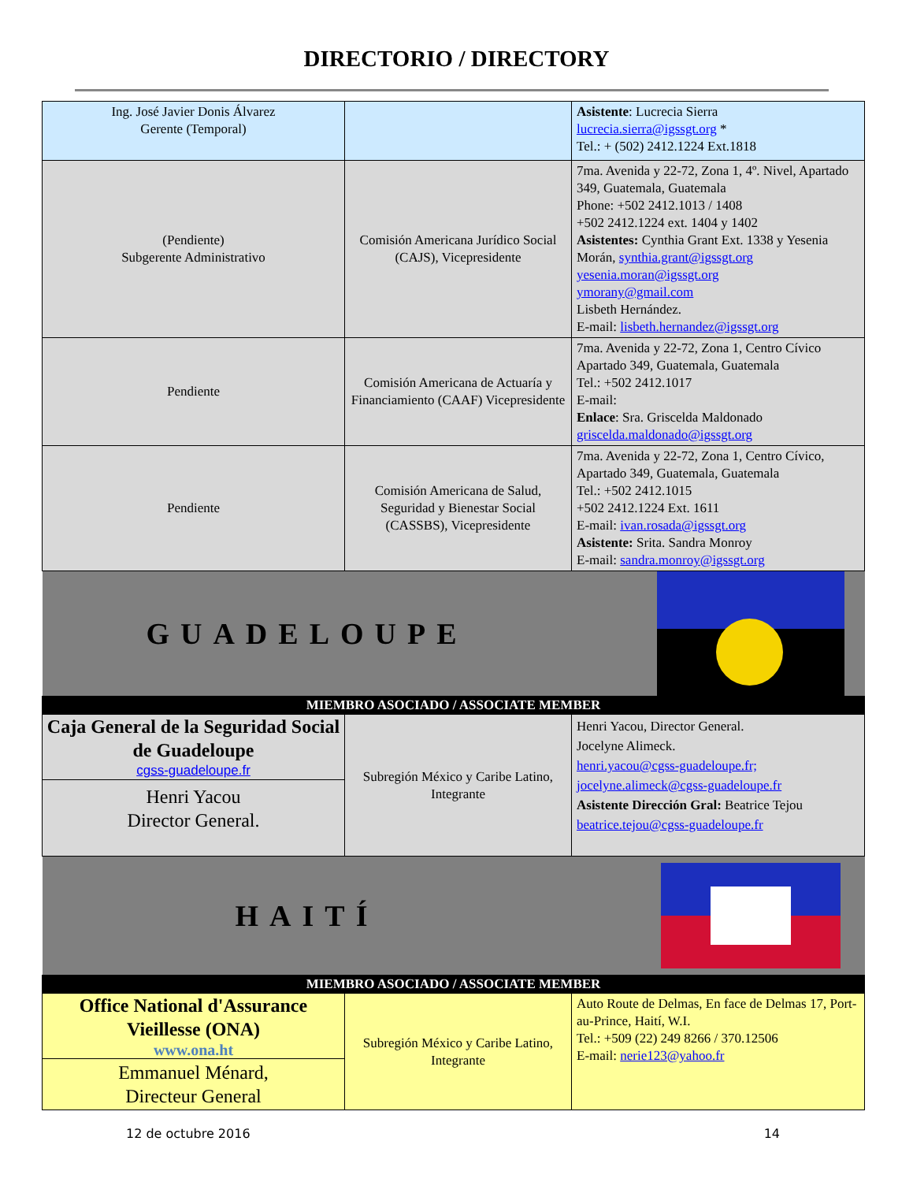DIRECTORIO / DIRECTORY
| Ing. José Javier Donis Álvarez Gerente (Temporal) | | Asistente : Lucrecia Sierra lucrecia.sierra@igssgt.org * Tel.: + (502) 2412.1224 Ext.1818 |
| (Pendiente) Subgerente Administrativo | Comisión Americana Jurídico Social (CAJS), Vicepresidente | 7ma. Avenida y 22-72, Zona 1, 4º. Nivel, Apartado 349, Guatemala, Guatemala Phone: +502 2412.1013 / 1408 +502 2412.1224 ext. 1404 y 1402 Asistentes: Cynthia Grant Ext. 1338 y Yesenia Morán, synthia.grant@igssgt.org yesenia.moran@igssgt.org ymorany@gmail.com Lisbeth Hernández. E-mail: lisbeth.hernandez@igssgt.org |
| Pendiente | Comisión Americana de Actuaría y Financiamiento (CAAF) Vicepresidente | 7ma. Avenida y 22-72, Zona 1, Centro Cívico Apartado 349, Guatemala, Guatemala Tel.: +502 2412.1017 E-mail: Enlace : Sra. Griscelda Maldonado griscelda.maldonado@igssgt.org |
| Pendiente | Comisión Americana de Salud, Seguridad y Bienestar Social (CASSBS), Vicepresidente | 7ma. Avenida y 22-72, Zona 1, Centro Cívico, Apartado 349, Guatemala, Guatemala Tel.: +502 2412.1015 +502 2412.1224 Ext. 1611 E-mail: ivan.rosada@igssgt.org Asistente: Srita. Sandra Monroy E-mail: sandra.monroy@igssgt.org |
| GUADELOUPE | | |
| MIEMBRO ASOCIADO / ASSOCIATE MEMBER | | |
| Caja General de la Seguridad Social de Guadeloupe cgss-guadeloupe.fr Henri Yacou Director General. | Subregión México y Caribe Latino, Integrante | Henri Yacou, Director General. Jocelyne Alimeck. henri.yacou@cgss-guadeloupe.fr; jocelyne.alimeck@cgss-guadeloupe.fr Asistente Dirección Gral: Beatrice Tejou beatrice.tejou@cgss-guadeloupe.fr |
| HAITÍ | | |
| MIEMBRO ASOCIADO / ASSOCIATE MEMBER | | |
| Office National d'Assurance Vieillesse (ONA) www.ona.ht Emmanuel Ménard, Directeur General | Subregión México y Caribe Latino, Integrante | Auto Route de Delmas, En face de Delmas 17, Port-au-Prince, Haití, W.I. Tel.: +509 (22) 249 8266 / 370.12506 E-mail: nerie123@yahoo.fr |
12 de octubre 2016 14